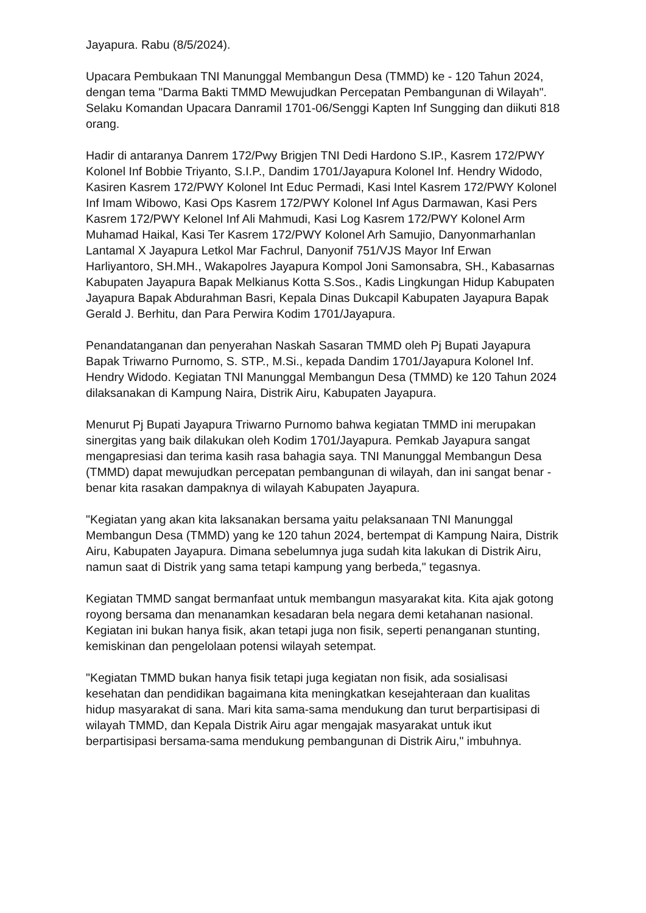Jayapura. Rabu (8/5/2024).
Upacara Pembukaan TNI Manunggal Membangun Desa (TMMD) ke - 120 Tahun 2024, dengan tema "Darma Bakti TMMD Mewujudkan Percepatan Pembangunan di Wilayah". Selaku Komandan Upacara Danramil 1701-06/Senggi Kapten Inf Sungging dan diikuti 818 orang.
Hadir di antaranya Danrem 172/Pwy Brigjen TNI Dedi Hardono S.IP., Kasrem 172/PWY Kolonel Inf Bobbie Triyanto, S.I.P., Dandim 1701/Jayapura Kolonel Inf. Hendry Widodo, Kasiren Kasrem 172/PWY Kolonel Int Educ Permadi, Kasi Intel Kasrem 172/PWY Kolonel Inf Imam Wibowo, Kasi Ops Kasrem 172/PWY Kolonel Inf Agus Darmawan, Kasi Pers Kasrem 172/PWY Kelonel Inf Ali Mahmudi, Kasi Log Kasrem 172/PWY Kolonel Arm Muhamad Haikal, Kasi Ter Kasrem 172/PWY Kolonel Arh Samujio, Danyonmarhanlan Lantamal X Jayapura Letkol Mar Fachrul, Danyonif 751/VJS Mayor Inf Erwan Harliyantoro, SH.MH., Wakapolres Jayapura Kompol Joni Samonsabra, SH., Kabasarnas Kabupaten Jayapura Bapak Melkianus Kotta S.Sos., Kadis Lingkungan Hidup Kabupaten Jayapura Bapak Abdurahman Basri, Kepala Dinas Dukcapil Kabupaten Jayapura Bapak Gerald J. Berhitu, dan Para Perwira Kodim 1701/Jayapura.
Penandatanganan dan penyerahan Naskah Sasaran TMMD oleh Pj Bupati Jayapura Bapak Triwarno Purnomo, S. STP., M.Si., kepada Dandim 1701/Jayapura Kolonel Inf. Hendry Widodo. Kegiatan TNI Manunggal Membangun Desa (TMMD) ke 120 Tahun 2024 dilaksanakan di Kampung Naira, Distrik Airu, Kabupaten Jayapura.
Menurut Pj Bupati Jayapura Triwarno Purnomo bahwa kegiatan TMMD ini merupakan sinergitas yang baik dilakukan oleh Kodim 1701/Jayapura. Pemkab Jayapura sangat mengapresiasi dan terima kasih rasa bahagia saya. TNI Manunggal Membangun Desa (TMMD) dapat mewujudkan percepatan pembangunan di wilayah, dan ini sangat benar - benar kita rasakan dampaknya di wilayah Kabupaten Jayapura.
"Kegiatan yang akan kita laksanakan bersama yaitu pelaksanaan TNI Manunggal Membangun Desa (TMMD) yang ke 120 tahun 2024, bertempat di Kampung Naira, Distrik Airu, Kabupaten Jayapura. Dimana sebelumnya juga sudah kita lakukan di Distrik Airu, namun saat di Distrik yang sama tetapi kampung yang berbeda," tegasnya.
Kegiatan TMMD sangat bermanfaat untuk membangun masyarakat kita. Kita ajak gotong royong bersama dan menanamkan kesadaran bela negara demi ketahanan nasional. Kegiatan ini bukan hanya fisik, akan tetapi juga non fisik, seperti penanganan stunting, kemiskinan dan pengelolaan potensi wilayah setempat.
"Kegiatan TMMD bukan hanya fisik tetapi juga kegiatan non fisik, ada sosialisasi kesehatan dan pendidikan bagaimana kita meningkatkan kesejahteraan dan kualitas hidup masyarakat di sana. Mari kita sama-sama mendukung dan turut berpartisipasi di wilayah TMMD, dan Kepala Distrik Airu agar mengajak masyarakat untuk ikut berpartisipasi bersama-sama mendukung pembangunan di Distrik Airu," imbuhnya.